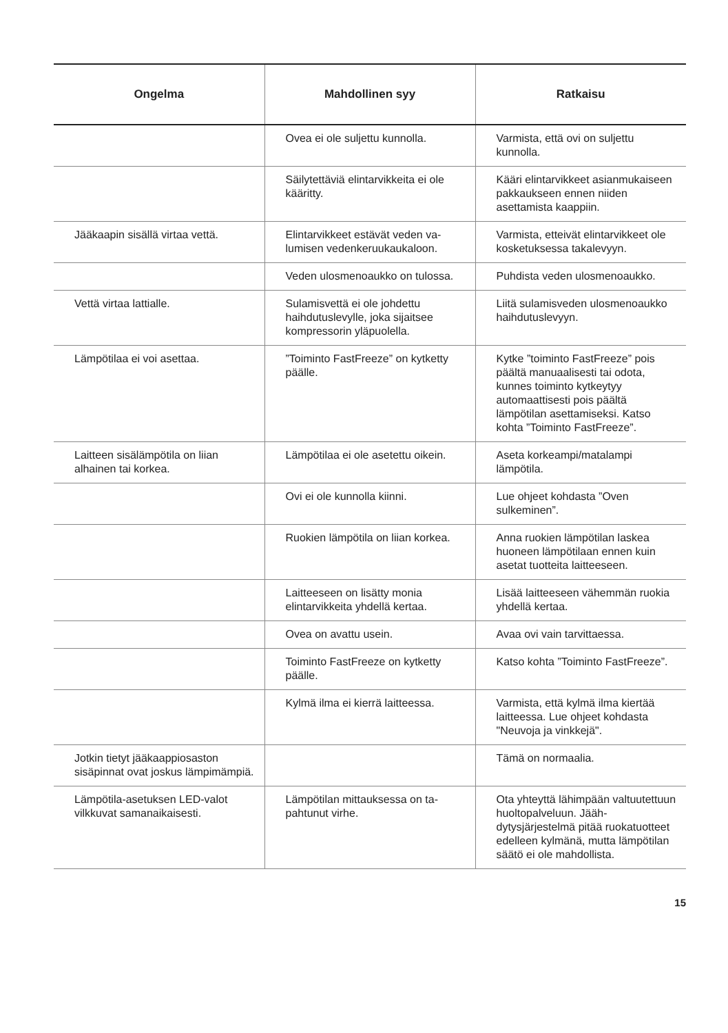| Ongelma | Mahdollinen syy | Ratkaisu |
| --- | --- | --- |
| | Ovea ei ole suljettu kunnolla. | Varmista, että ovi on suljettu kunnolla. |
| | Säilytettäviä elintarvikkeita ei ole kääritty. | Kääri elintarvikkeet asianmukai­seen pakkaukseen ennen nii­den asettamista kaappiin. |
| Jääkaapin sisällä virtaa vettä. | Elintarvikkeet estävät veden va­lumisen vedenkeruukaukaloon. | Varmista, etteivät elintarvikkeet ole kosketuksessa takalevyyn. |
| | Veden ulosmenoaukko on tu­lossa. | Puhdista veden ulosmenoauk­ko. |
| Vettä virtaa lattialle. | Sulamisvettä ei ole johdettu haihdutuslevylle, joka sijaitsee kompressorin yläpuolella. | Liitä sulamisveden ulosmeno­aukko haihdutuslevyyn. |
| Lämpötilaa ei voi asettaa. | ”Toiminto FastFreeze” on kyt­ketty päälle. | Kytke ”toiminto FastFreeze” pois päältä manuaalisesti tai odota, kunnes toiminto kytkey­tyy automaattisesti pois päältä lämpötilan asettamiseksi. Katso kohta ”Toiminto FastFreeze”. |
| Laitteen sisälämpötila on liian alhainen tai korkea. | Lämpötilaa ei ole asetettu oi­kein. | Aseta korkeampi/matalampi lämpötila. |
| | Ovi ei ole kunnolla kiinni. | Lue ohjeet kohdasta ”Oven sulkeminen”. |
| | Ruokien lämpötila on liian kor­kea. | Anna ruokien lämpötilan laskea huoneen lämpötilaan ennen kuin asetat tuotteita laittee­seen. |
| | Laitteeseen on lisätty monia elintarvikkeita yhdellä kertaa. | Lisää laitteeseen vähemmän ruokia yhdellä kertaa. |
| | Ovea on avattu usein. | Avaa ovi vain tarvittaessa. |
| | Toiminto FastFreeze on kytketty päälle. | Katso kohta ”Toiminto FastF­reeze”. |
| | Kylmä ilma ei kierrä laitteessa. | Varmista, että kylmä ilma kier­tää laitteessa. Lue ohjeet koh­dasta "Neuvoja ja vinkkejä". |
| Jotkin tietyt jääkaappiosaston sisäpinnat ovat joskus lämpi­mämpiä. | | Tämä on normaalia. |
| Lämpötila-asetuksen LED-valot vilkkuvat samanaikaisesti. | Lämpötilan mittauksessa on ta­pahtunut virhe. | Ota yhteyttä lähimpään valtuu­tettuun huoltopalveluun. Jääh­dytysjärjestelmä pitää ruoka­tuotteet edelleen kylmänä, mut­ta lämpötilan säätö ei ole mah­dollista. |
15